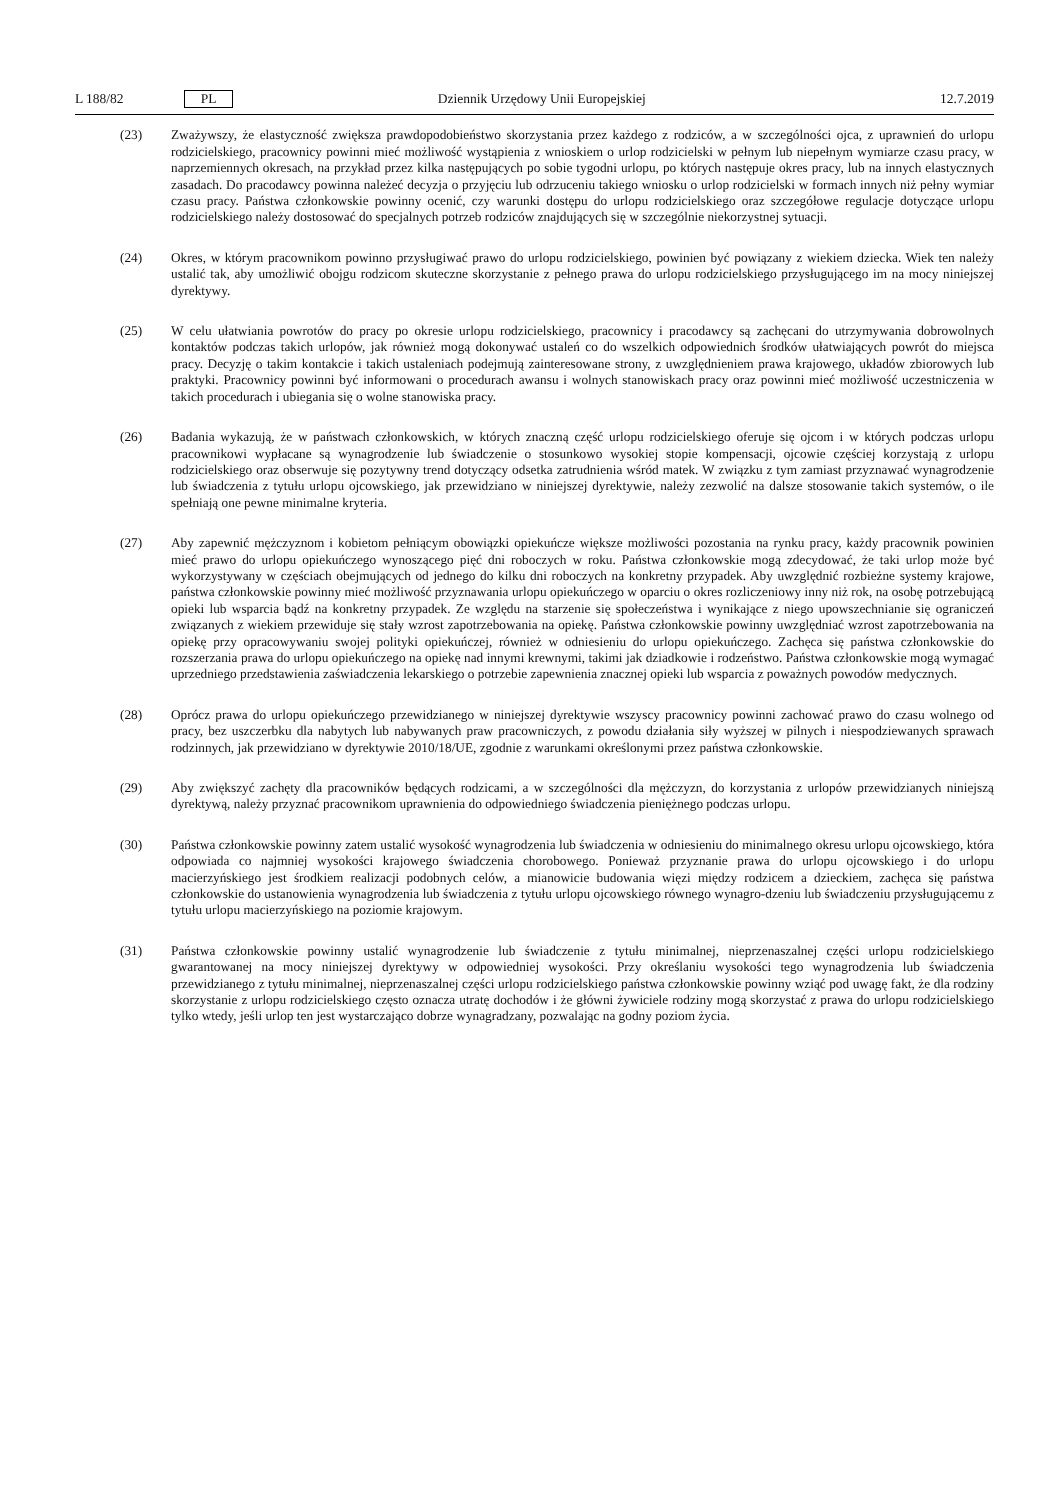L 188/82 PL Dziennik Urzędowy Unii Europejskiej 12.7.2019
(23) Zważywszy, że elastyczność zwiększa prawdopodobieństwo skorzystania przez każdego z rodziców, a w szczególności ojca, z uprawnień do urlopu rodzicielskiego, pracownicy powinni mieć możliwość wystąpienia z wnioskiem o urlop rodzicielski w pełnym lub niepełnym wymiarze czasu pracy, w naprzemiennych okresach, na przykład przez kilka następujących po sobie tygodni urlopu, po których następuje okres pracy, lub na innych elastycznych zasadach. Do pracodawcy powinna należeć decyzja o przyjęciu lub odrzuceniu takiego wniosku o urlop rodzicielski w formach innych niż pełny wymiar czasu pracy. Państwa członkowskie powinny ocenić, czy warunki dostępu do urlopu rodzicielskiego oraz szczegółowe regulacje dotyczące urlopu rodzicielskiego należy dostosować do specjalnych potrzeb rodziców znajdujących się w szczególnie niekorzystnej sytuacji.
(24) Okres, w którym pracownikom powinno przysługiwać prawo do urlopu rodzicielskiego, powinien być powiązany z wiekiem dziecka. Wiek ten należy ustalić tak, aby umożliwić obojgu rodzicom skuteczne skorzystanie z pełnego prawa do urlopu rodzicielskiego przysługującego im na mocy niniejszej dyrektywy.
(25) W celu ułatwiania powrotów do pracy po okresie urlopu rodzicielskiego, pracownicy i pracodawcy są zachęcani do utrzymywania dobrowolnych kontaktów podczas takich urlopów, jak również mogą dokonywać ustaleń co do wszelkich odpowiednich środków ułatwiających powrót do miejsca pracy. Decyzję o takim kontakcie i takich ustaleniach podejmują zainteresowane strony, z uwzględnieniem prawa krajowego, układów zbiorowych lub praktyki. Pracownicy powinni być informowani o procedurach awansu i wolnych stanowiskach pracy oraz powinni mieć możliwość uczestniczenia w takich procedurach i ubiegania się o wolne stanowiska pracy.
(26) Badania wykazują, że w państwach członkowskich, w których znaczną część urlopu rodzicielskiego oferuje się ojcom i w których podczas urlopu pracownikowi wypłacane są wynagrodzenie lub świadczenie o stosunkowo wysokiej stopie kompensacji, ojcowie częściej korzystają z urlopu rodzicielskiego oraz obserwuje się pozytywny trend dotyczący odsetka zatrudnienia wśród matek. W związku z tym zamiast przyznawać wynagrodzenie lub świadczenia z tytułu urlopu ojcowskiego, jak przewidziano w niniejszej dyrektywie, należy zezwolić na dalsze stosowanie takich systemów, o ile spełniają one pewne minimalne kryteria.
(27) Aby zapewnić mężczyznom i kobietom pełniącym obowiązki opiekuńcze większe możliwości pozostania na rynku pracy, każdy pracownik powinien mieć prawo do urlopu opiekuńczego wynoszącego pięć dni roboczych w roku. Państwa członkowskie mogą zdecydować, że taki urlop może być wykorzystywany w częściach obejmujących od jednego do kilku dni roboczych na konkretny przypadek. Aby uwzględnić rozbieżne systemy krajowe, państwa członkowskie powinny mieć możliwość przyznawania urlopu opiekuńczego w oparciu o okres rozliczeniowy inny niż rok, na osobę potrzebującą opieki lub wsparcia bądź na konkretny przypadek. Ze względu na starzenie się społeczeństwa i wynikające z niego upowszechnianie się ograniczeń związanych z wiekiem przewiduje się stały wzrost zapotrzebowania na opiekę. Państwa członkowskie powinny uwzględniać wzrost zapotrzebowania na opiekę przy opracowywaniu swojej polityki opiekuńczej, również w odniesieniu do urlopu opiekuńczego. Zachęca się państwa członkowskie do rozszerzania prawa do urlopu opiekuńczego na opiekę nad innymi krewnymi, takimi jak dziadkowie i rodzeństwo. Państwa członkowskie mogą wymagać uprzedniego przedstawienia zaświadczenia lekarskiego o potrzebie zapewnienia znacznej opieki lub wsparcia z poważnych powodów medycznych.
(28) Oprócz prawa do urlopu opiekuńczego przewidzianego w niniejszej dyrektywie wszyscy pracownicy powinni zachować prawo do czasu wolnego od pracy, bez uszczerbku dla nabytych lub nabywanych praw pracowniczych, z powodu działania siły wyższej w pilnych i niespodziewanych sprawach rodzinnych, jak przewidziano w dyrektywie 2010/18/UE, zgodnie z warunkami określonymi przez państwa członkowskie.
(29) Aby zwiększyć zachęty dla pracowników będących rodzicami, a w szczególności dla mężczyzn, do korzystania z urlopów przewidzianych niniejszą dyrektywą, należy przyznać pracownikom uprawnienia do odpowiedniego świadczenia pieniężnego podczas urlopu.
(30) Państwa członkowskie powinny zatem ustalić wysokość wynagrodzenia lub świadczenia w odniesieniu do minimalnego okresu urlopu ojcowskiego, która odpowiada co najmniej wysokości krajowego świadczenia chorobowego. Ponieważ przyznanie prawa do urlopu ojcowskiego i do urlopu macierzyńskiego jest środkiem realizacji podobnych celów, a mianowicie budowania więzi między rodzicem a dzieckiem, zachęca się państwa członkowskie do ustanowienia wynagrodzenia lub świadczenia z tytułu urlopu ojcowskiego równego wynagro-dzeniu lub świadczeniu przysługującemu z tytułu urlopu macierzyńskiego na poziomie krajowym.
(31) Państwa członkowskie powinny ustalić wynagrodzenie lub świadczenie z tytułu minimalnej, nieprzenaszalnej części urlopu rodzicielskiego gwarantowanej na mocy niniejszej dyrektywy w odpowiedniej wysokości. Przy określaniu wysokości tego wynagrodzenia lub świadczenia przewidzianego z tytułu minimalnej, nieprzenaszalnej części urlopu rodzicielskiego państwa członkowskie powinny wziąć pod uwagę fakt, że dla rodziny skorzystanie z urlopu rodzicielskiego często oznacza utratę dochodów i że główni żywiciele rodziny mogą skorzystać z prawa do urlopu rodzicielskiego tylko wtedy, jeśli urlop ten jest wystarczająco dobrze wynagradzany, pozwalając na godny poziom życia.